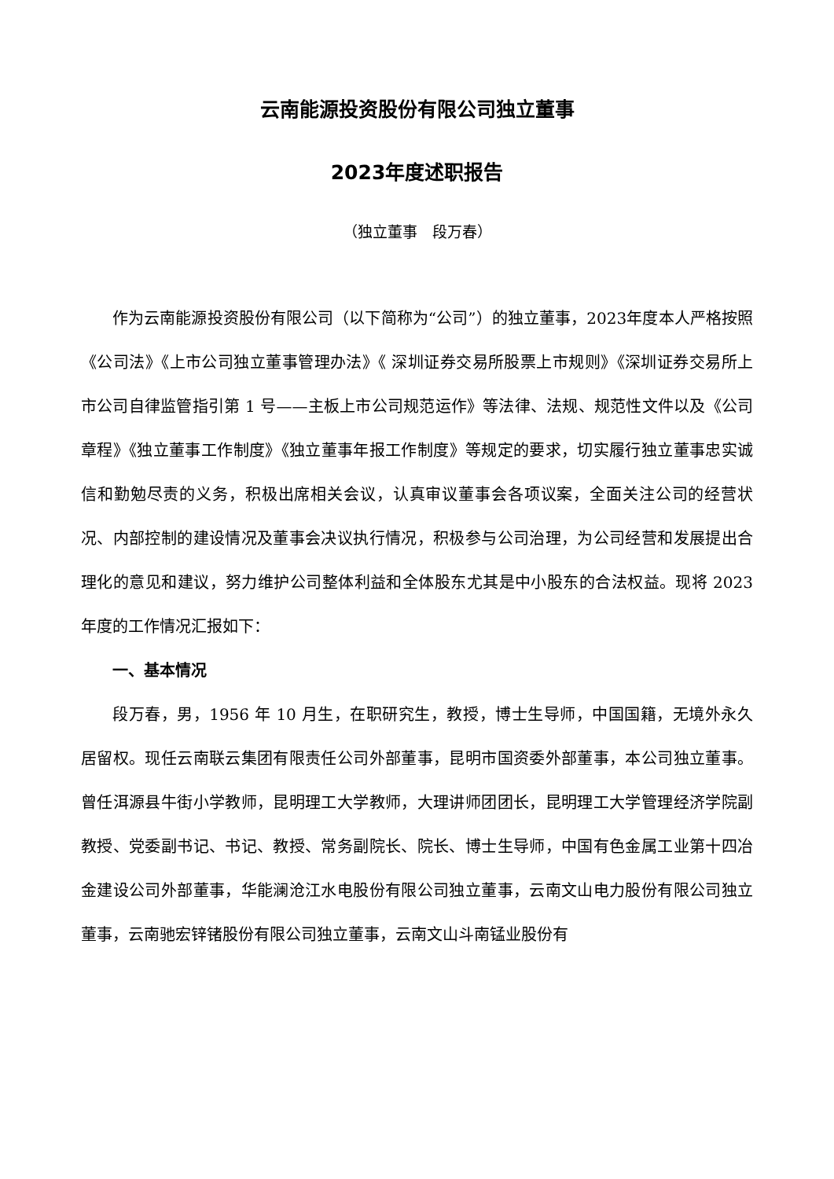云南能源投资股份有限公司独立董事
2023年度述职报告
（独立董事　段万春）
作为云南能源投资股份有限公司（以下简称为“公司”）的独立董事，2023年度本人严格按照《公司法》《上市公司独立董事管理办法》《 深圳证券交易所股票上市规则》《深圳证券交易所上市公司自律监管指引第 1 号——主板上市公司规范运作》等法律、法规、规范性文件以及《公司章程》《独立董事工作制度》《独立董事年报工作制度》等规定的要求，切实履行独立董事忠实诚信和勤勉尽责的义务，积极出席相关会议，认真审议董事会各项议案，全面关注公司的经营状况、内部控制的建设情况及董事会决议执行情况，积极参与公司治理，为公司经营和发展提出合理化的意见和建议，努力维护公司整体利益和全体股东尤其是中小股东的合法权益。现将 2023 年度的工作情况汇报如下：
一、基本情况
段万春，男，1956 年 10 月生，在职研究生，教授，博士生导师，中国国籍，无境外永久居留权。现任云南联云集团有限责任公司外部董事，昆明市国资委外部董事，本公司独立董事。曾任洱源县牛街小学教师，昆明理工大学教师，大理讲师团团长，昆明理工大学管理经济学院副教授、党委副书记、书记、教授、常务副院长、院长、博士生导师，中国有色金属工业第十四冶金建设公司外部董事，华能澜沧江水电股份有限公司独立董事，云南文山电力股份有限公司独立董事，云南驰宏锌锗股份有限公司独立董事，云南文山斗南锰业股份有